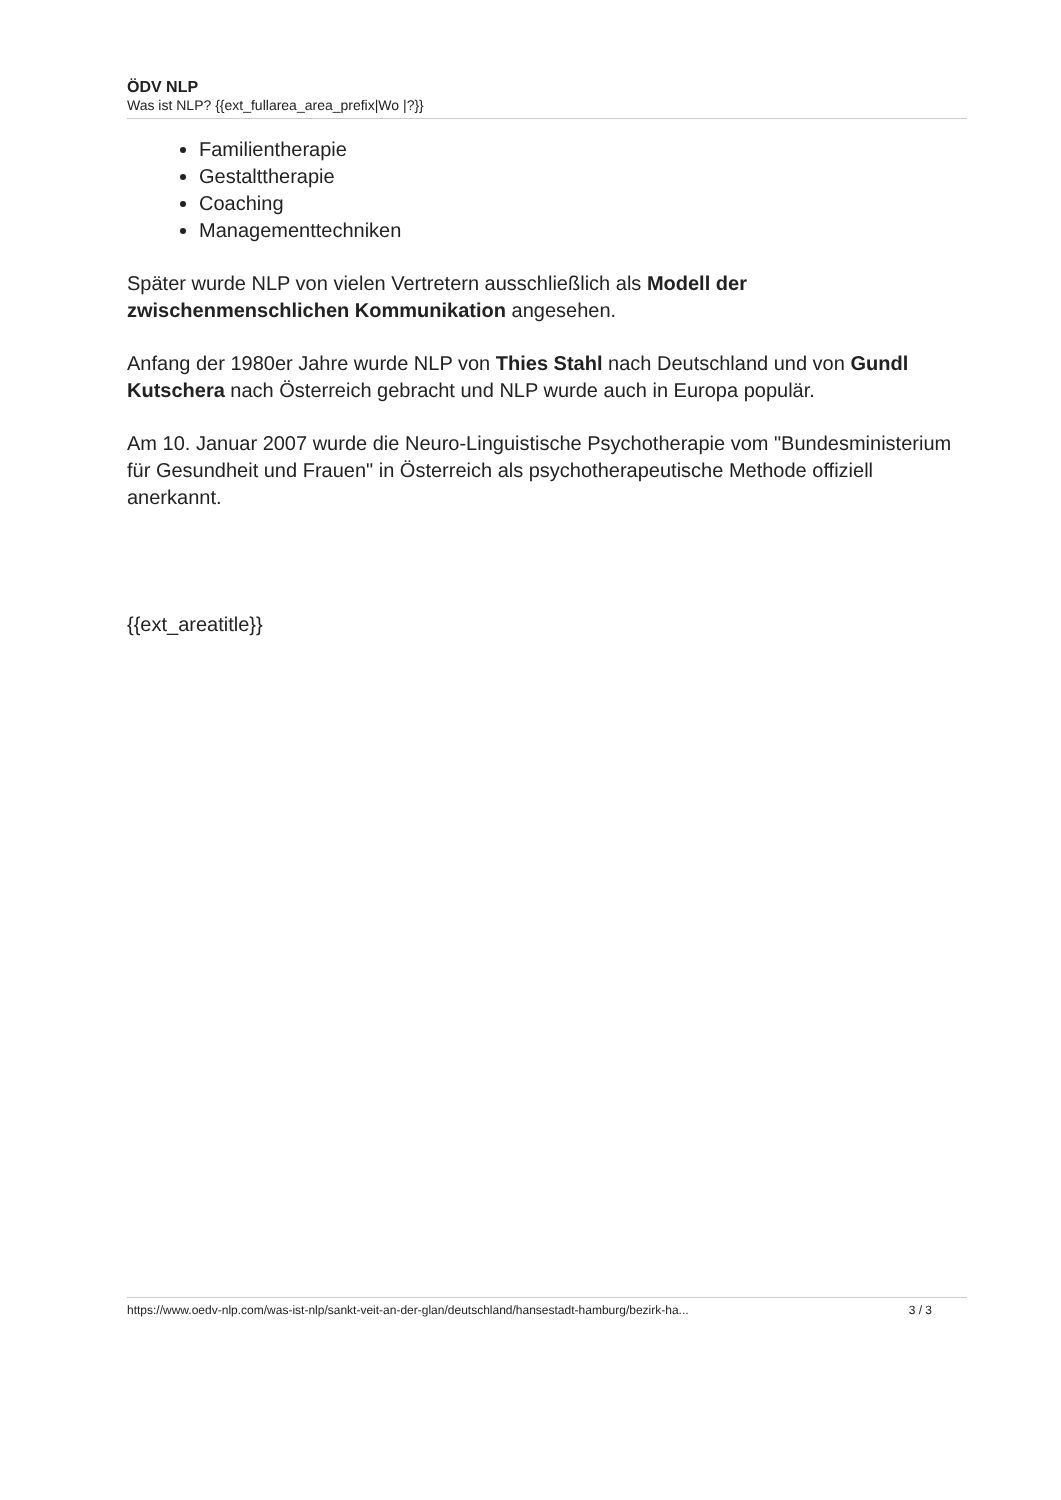ÖDV NLP
Was ist NLP? {{ext_fullarea_area_prefix|Wo |?}}
Familientherapie
Gestalttherapie
Coaching
Managementtechniken
Später wurde NLP von vielen Vertretern ausschließlich als Modell der zwischenmenschlichen Kommunikation angesehen.
Anfang der 1980er Jahre wurde NLP von Thies Stahl nach Deutschland und von Gundl Kutschera nach Österreich gebracht und NLP wurde auch in Europa populär.
Am 10. Januar 2007 wurde die Neuro-Linguistische Psychotherapie vom "Bundesministerium für Gesundheit und Frauen" in Österreich als psychotherapeutische Methode offiziell anerkannt.
{{ext_areatitle}}
https://www.oedv-nlp.com/was-ist-nlp/sankt-veit-an-der-glan/deutschland/hansestadt-hamburg/bezirk-ha... 3 / 3